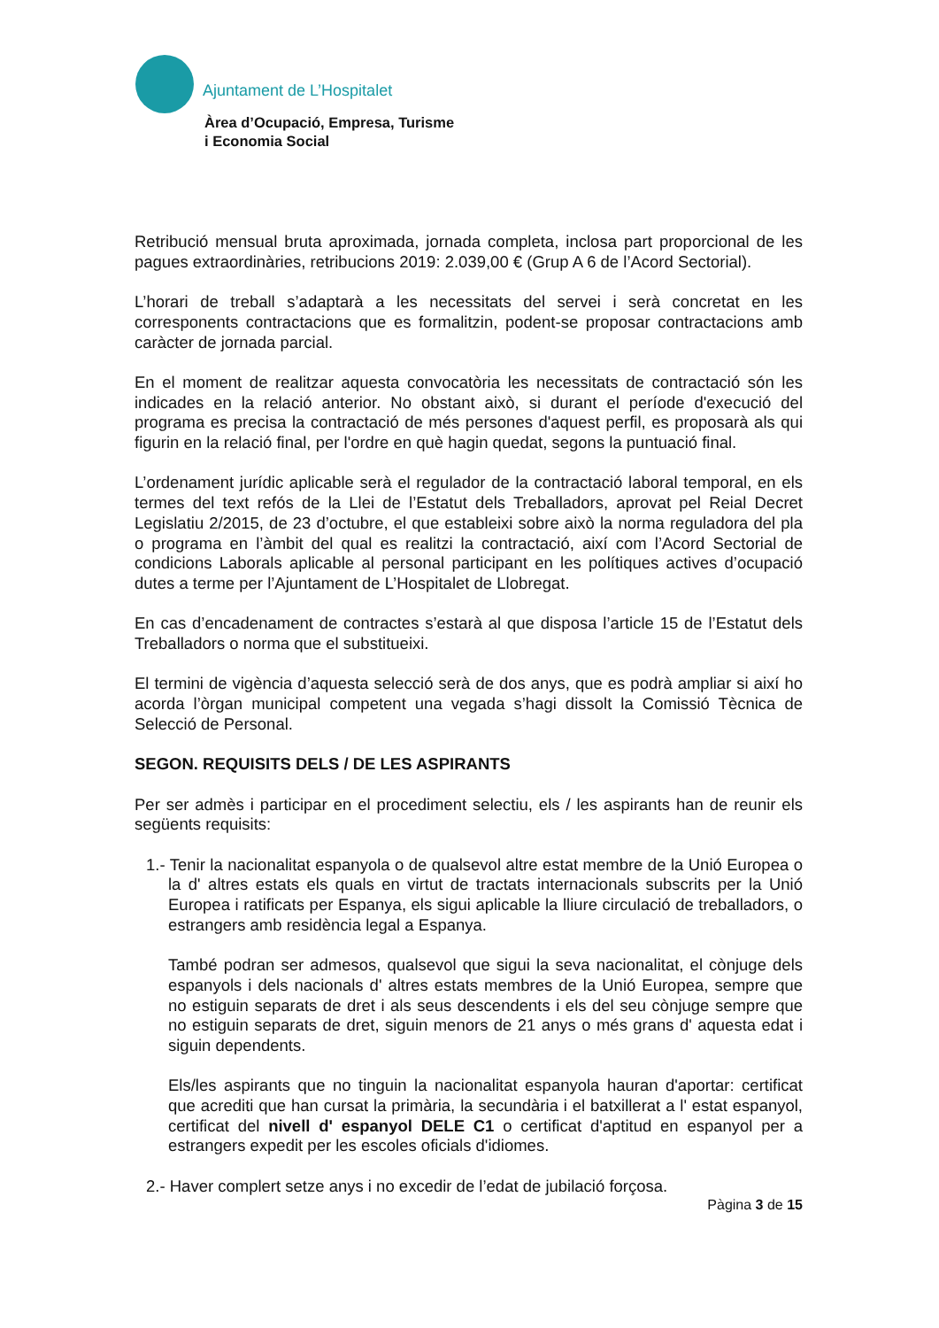Ajuntament de L’Hospitalet
Àrea d’Ocupació, Empresa, Turisme
i Economia Social
Retribució mensual bruta aproximada, jornada completa, inclosa part proporcional de les pagues extraordinàries, retribucions 2019: 2.039,00 € (Grup A 6 de l’Acord Sectorial).
L’horari de treball s’adaptarà a les necessitats del servei i serà concretat en les corresponents contractacions que es formalitzin, podent-se proposar contractacions amb caràcter de jornada parcial.
En el moment de realitzar aquesta convocatòria les necessitats de contractació són les indicades en la relació anterior. No obstant això, si durant el període d'execució del programa es precisa la contractació de més persones d'aquest perfil, es proposarà als qui figurin en la relació final, per l'ordre en què hagin quedat, segons la puntuació final.
L’ordenament jurídic aplicable serà el regulador de la contractació laboral temporal, en els termes del text refós de la Llei de l’Estatut dels Treballadors, aprovat pel Reial Decret Legislatiu 2/2015, de 23 d’octubre, el que estableixi sobre això la norma reguladora del pla o programa en l’àmbit del qual es realitzi la contractació, així com l’Acord Sectorial de condicions Laborals aplicable al personal participant en les polítiques actives d’ocupació dutes a terme per l’Ajuntament de L’Hospitalet de Llobregat.
En cas d’encadenament de contractes s’estarà al que disposa l’article 15 de l’Estatut dels Treballadors o norma que el substitueixi.
El termini de vigència d’aquesta selecció serà de dos anys, que es podrà ampliar si així ho acorda l’òrgan municipal competent una vegada s’hagi dissolt la Comissió Tècnica de Selecció de Personal.
SEGON. REQUISITS DELS / DE LES ASPIRANTS
Per ser admès i participar en el procediment selectiu, els / les aspirants han de reunir els següents requisits:
1.- Tenir la nacionalitat espanyola o de qualsevol altre estat membre de la Unió Europea o la d' altres estats els quals en virtut de tractats internacionals subscrits per la Unió Europea i ratificats per Espanya, els sigui aplicable la lliure circulació de treballadors, o estrangers amb residència legal a Espanya.
També podran ser admesos, qualsevol que sigui la seva nacionalitat, el cònjuge dels espanyols i dels nacionals d' altres estats membres de la Unió Europea, sempre que no estiguin separats de dret i als seus descendents i els del seu cònjuge sempre que no estiguin separats de dret, siguin menors de 21 anys o més grans d' aquesta edat i siguin dependents.
Els/les aspirants que no tinguin la nacionalitat espanyola hauran d'aportar: certificat que acrediti que han cursat la primària, la secundària i el batxillerat a l' estat espanyol, certificat del nivell d' espanyol DELE C1 o certificat d'aptitud en espanyol per a estrangers expedit per les escoles oficials d'idiomes.
2.- Haver complert setze anys i no excedir de l’edat de jubilació forçosa.
Pàgina 3 de 15